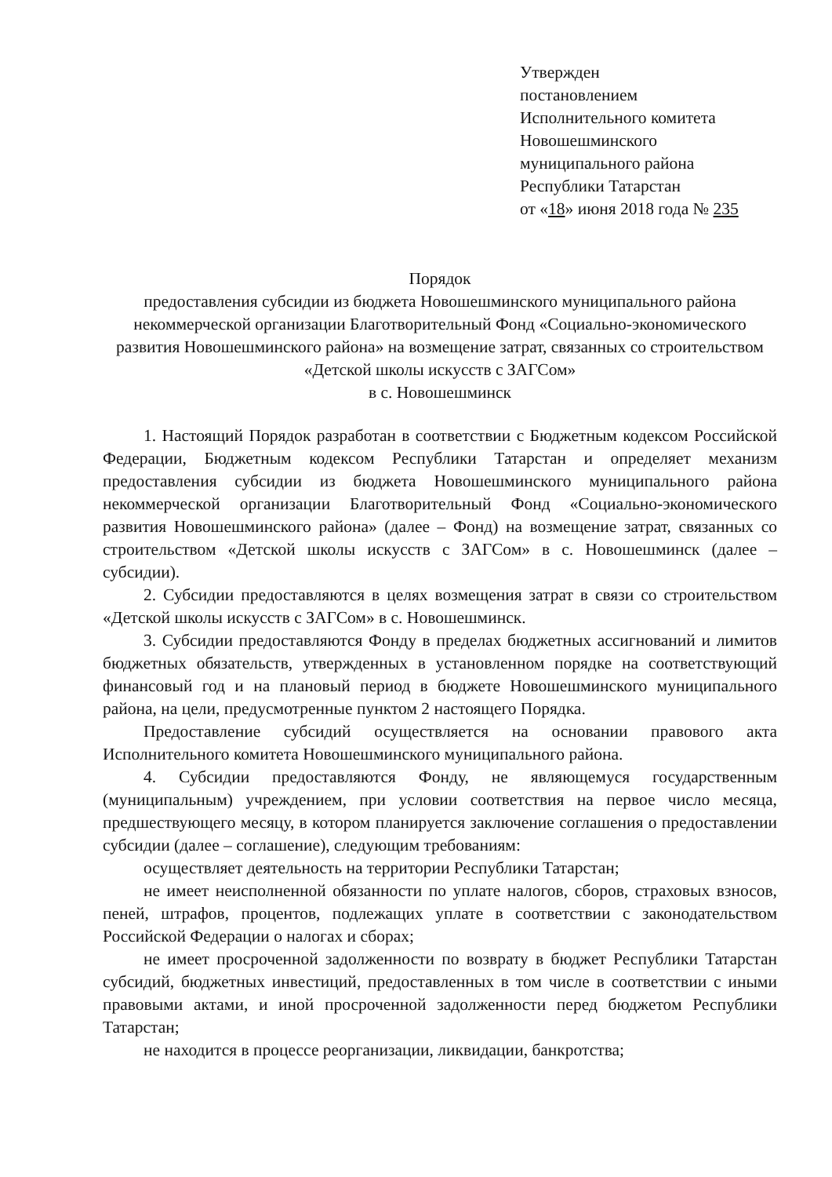Утвержден
постановлением
Исполнительного комитета
Новошешминского
муниципального района
Республики Татарстан
от «18» июня 2018 года № 235
Порядок
предоставления субсидии из бюджета Новошешминского муниципального района некоммерческой организации Благотворительный Фонд «Социально-экономического развития Новошешминского района» на возмещение затрат, связанных со строительством «Детской школы искусств с ЗАГСом»
в с. Новошешминск
1. Настоящий Порядок разработан в соответствии с Бюджетным кодексом Российской Федерации, Бюджетным кодексом Республики Татарстан и определяет механизм предоставления субсидии из бюджета Новошешминского муниципального района некоммерческой организации Благотворительный Фонд «Социально-экономического развития Новошешминского района» (далее – Фонд) на возмещение затрат, связанных со строительством «Детской школы искусств с ЗАГСом» в с. Новошешминск (далее – субсидии).
2. Субсидии предоставляются в целях возмещения затрат в связи со строительством «Детской школы искусств с ЗАГСом» в с. Новошешминск.
3. Субсидии предоставляются Фонду в пределах бюджетных ассигнований и лимитов бюджетных обязательств, утвержденных в установленном порядке на соответствующий финансовый год и на плановый период в бюджете Новошешминского муниципального района, на цели, предусмотренные пунктом 2 настоящего Порядка.
Предоставление субсидий осуществляется на основании правового акта Исполнительного комитета Новошешминского муниципального района.
4. Субсидии предоставляются Фонду, не являющемуся государственным (муниципальным) учреждением, при условии соответствия на первое число месяца, предшествующего месяцу, в котором планируется заключение соглашения о предоставлении субсидии (далее – соглашение), следующим требованиям:
осуществляет деятельность на территории Республики Татарстан;
не имеет неисполненной обязанности по уплате налогов, сборов, страховых взносов, пеней, штрафов, процентов, подлежащих уплате в соответствии с законодательством Российской Федерации о налогах и сборах;
не имеет просроченной задолженности по возврату в бюджет Республики Татарстан субсидий, бюджетных инвестиций, предоставленных в том числе в соответствии с иными правовыми актами, и иной просроченной задолженности перед бюджетом Республики Татарстан;
не находится в процессе реорганизации, ликвидации, банкротства;